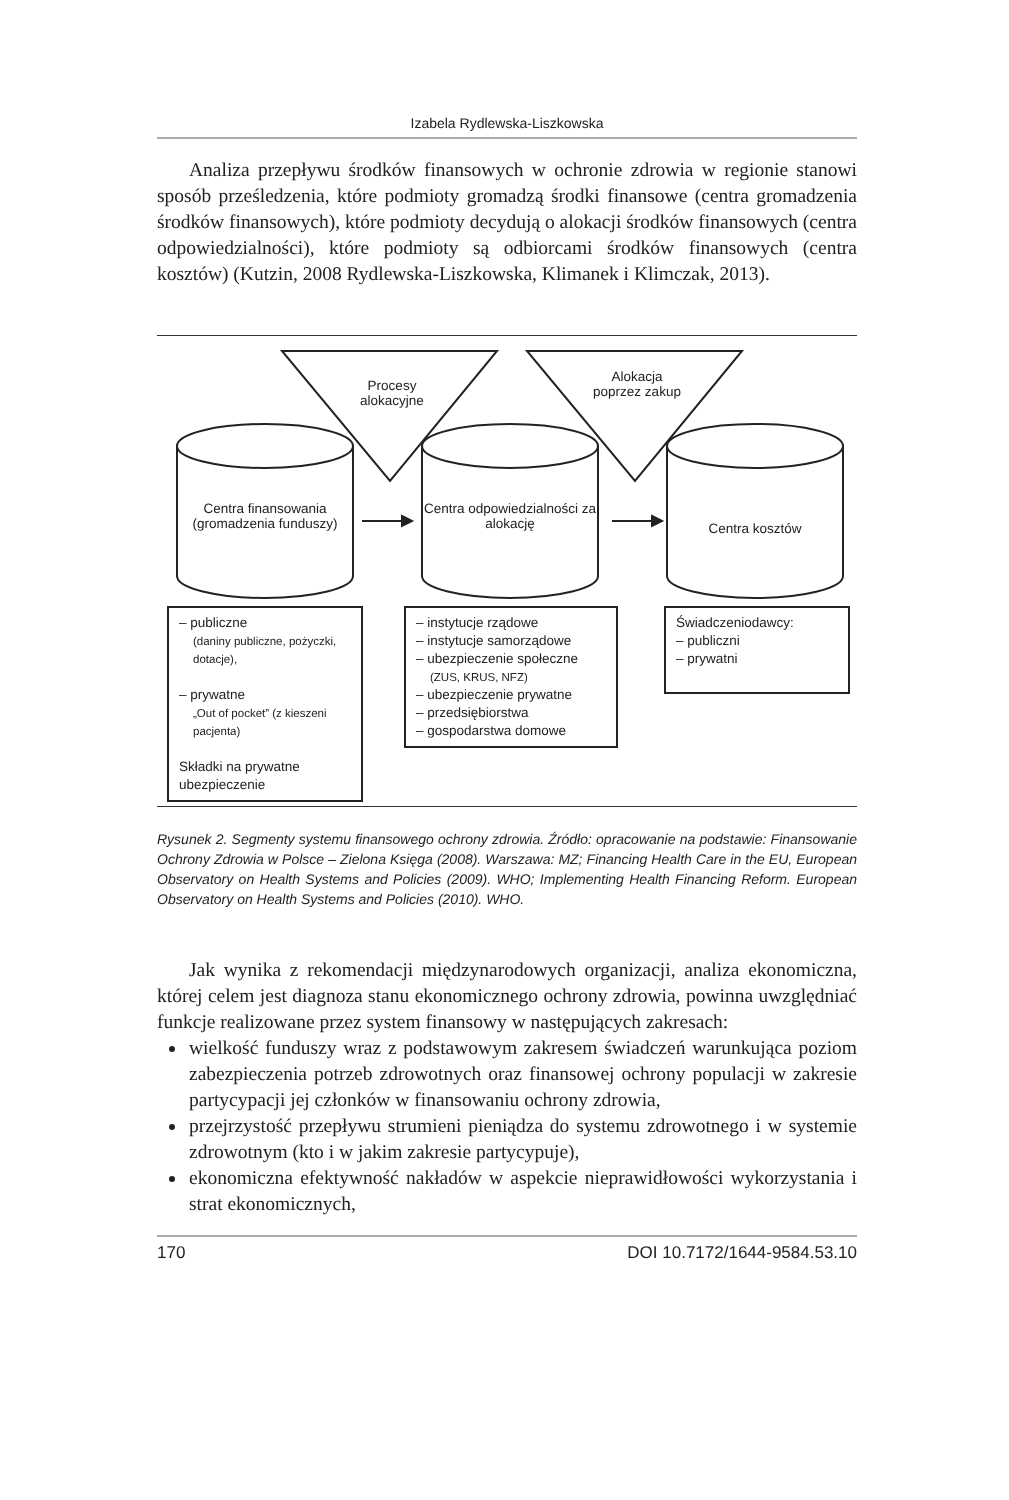Izabela Rydlewska-Liszkowska
Analiza przepływu środków finansowych w ochronie zdrowia w regionie stanowi sposób prześledzenia, które podmioty gromadzą środki finansowe (centra gromadzenia środków finansowych), które podmioty decydują o alokacji środków finansowych (centra odpowiedzialności), które podmioty są odbiorcami środków finansowych (centra kosztów) (Kutzin, 2008 Rydlewska-Liszkowska, Klimanek i Klimczak, 2013).
Procesy alokacyjne
Alokacja poprzez zakup
Centra finansowania (gromadzenia funduszy)
Centra odpowiedzialności za alokację
Centra kosztów
– publiczne
(daniny publiczne, pożyczki, dotacje),
– prywatne
„Out of pocket” (z kieszeni pacjenta)
Składki na prywatne ubezpieczenie
– instytucje rządowe
– instytucje samorządowe
– ubezpieczenie społeczne
(ZUS, KRUS, NFZ)
– ubezpieczenie prywatne
– przedsiębiorstwa
– gospodarstwa domowe
Świadczeniodawcy:
– publiczni
– prywatni
Rysunek 2. Segmenty systemu finansowego ochrony zdrowia. Źródło: opracowanie na podstawie: Finansowanie Ochrony Zdrowia w Polsce – Zielona Księga (2008). Warszawa: MZ; Financing Health Care in the EU, European Observatory on Health Systems and Policies (2009). WHO; Implementing Health Financing Reform. European Observatory on Health Systems and Policies (2010). WHO.
Jak wynika z rekomendacji międzynarodowych organizacji, analiza ekonomiczna, której celem jest diagnoza stanu ekonomicznego ochrony zdrowia, powinna uwzględniać funkcje realizowane przez system finansowy w następujących zakresach:
wielkość funduszy wraz z podstawowym zakresem świadczeń warunkująca poziom zabezpieczenia potrzeb zdrowotnych oraz finansowej ochrony populacji w zakresie partycypacji jej członków w finansowaniu ochrony zdrowia,
przejrzystość przepływu strumieni pieniądza do systemu zdrowotnego i w systemie zdrowotnym (kto i w jakim zakresie partycypuje),
ekonomiczna efektywność nakładów w aspekcie nieprawidłowości wykorzystania i strat ekonomicznych,
170 DOI 10.7172/1644-9584.53.10